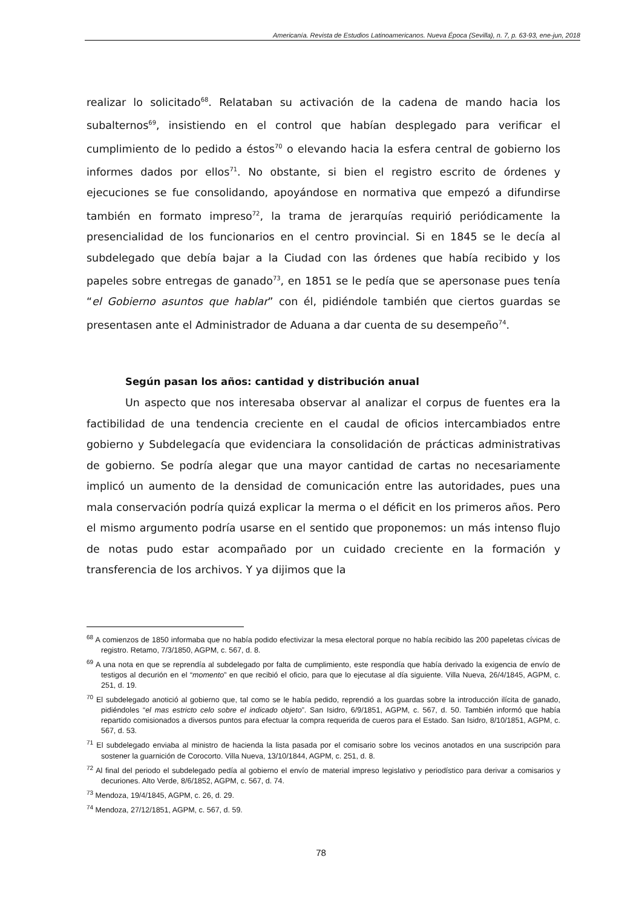Americanía. Revista de Estudios Latinoamericanos. Nueva Época (Sevilla), n. 7, p. 63-93, ene-jun, 2018
realizar lo solicitado<sup>68</sup>. Relataban su activación de la cadena de mando hacia los subalternos<sup>69</sup>, insistiendo en el control que habían desplegado para verificar el cumplimiento de lo pedido a éstos<sup>70</sup> o elevando hacia la esfera central de gobierno los informes dados por ellos<sup>71</sup>. No obstante, si bien el registro escrito de órdenes y ejecuciones se fue consolidando, apoyándose en normativa que empezó a difundirse también en formato impreso<sup>72</sup>, la trama de jerarquías requirió periódicamente la presencialidad de los funcionarios en el centro provincial. Si en 1845 se le decía al subdelegado que debía bajar a la Ciudad con las órdenes que había recibido y los papeles sobre entregas de ganado<sup>73</sup>, en 1851 se le pedía que se apersonase pues tenía “el Gobierno asuntos que hablar” con él, pidiéndole también que ciertos guardas se presentasen ante el Administrador de Aduana a dar cuenta de su desempeño<sup>74</sup>.
Según pasan los años: cantidad y distribución anual
Un aspecto que nos interesaba observar al analizar el corpus de fuentes era la factibilidad de una tendencia creciente en el caudal de oficios intercambiados entre gobierno y Subdelegacía que evidenciara la consolidación de prácticas administrativas de gobierno. Se podría alegar que una mayor cantidad de cartas no necesariamente implicó un aumento de la densidad de comunicación entre las autoridades, pues una mala conservación podría quizá explicar la merma o el déficit en los primeros años. Pero el mismo argumento podría usarse en el sentido que proponemos: un más intenso flujo de notas pudo estar acompañado por un cuidado creciente en la formación y transferencia de los archivos. Y ya dijimos que la
<sup>68</sup> A comienzos de 1850 informaba que no había podido efectivizar la mesa electoral porque no había recibido las 200 papeletas cívicas de registro. Retamo, 7/3/1850, AGPM, c. 567, d. 8.
<sup>69</sup> A una nota en que se reprendía al subdelegado por falta de cumplimiento, este respondía que había derivado la exigencia de envío de testigos al decurión en el “momento” en que recibió el oficio, para que lo ejecutase al día siguiente. Villa Nueva, 26/4/1845, AGPM, c. 251, d. 19.
<sup>70</sup> El subdelegado anotició al gobierno que, tal como se le había pedido, reprendió a los guardas sobre la introducción ilícita de ganado, pidiéndoles “el mas estricto celo sobre el indicado objeto”. San Isidro, 6/9/1851, AGPM, c. 567, d. 50. También informó que había repartido comisionados a diversos puntos para efectuar la compra requerida de cueros para el Estado. San Isidro, 8/10/1851, AGPM, c. 567, d. 53.
<sup>71</sup> El subdelegado enviaba al ministro de hacienda la lista pasada por el comisario sobre los vecinos anotados en una suscripción para sostener la guarnición de Corocorto. Villa Nueva, 13/10/1844, AGPM, c. 251, d. 8.
<sup>72</sup> Al final del periodo el subdelegado pedía al gobierno el envío de material impreso legislativo y periodístico para derivar a comisarios y decuriones. Alto Verde, 8/6/1852, AGPM, c. 567, d. 74.
<sup>73</sup> Mendoza, 19/4/1845, AGPM, c. 26, d. 29.
<sup>74</sup> Mendoza, 27/12/1851, AGPM, c. 567, d. 59.
78